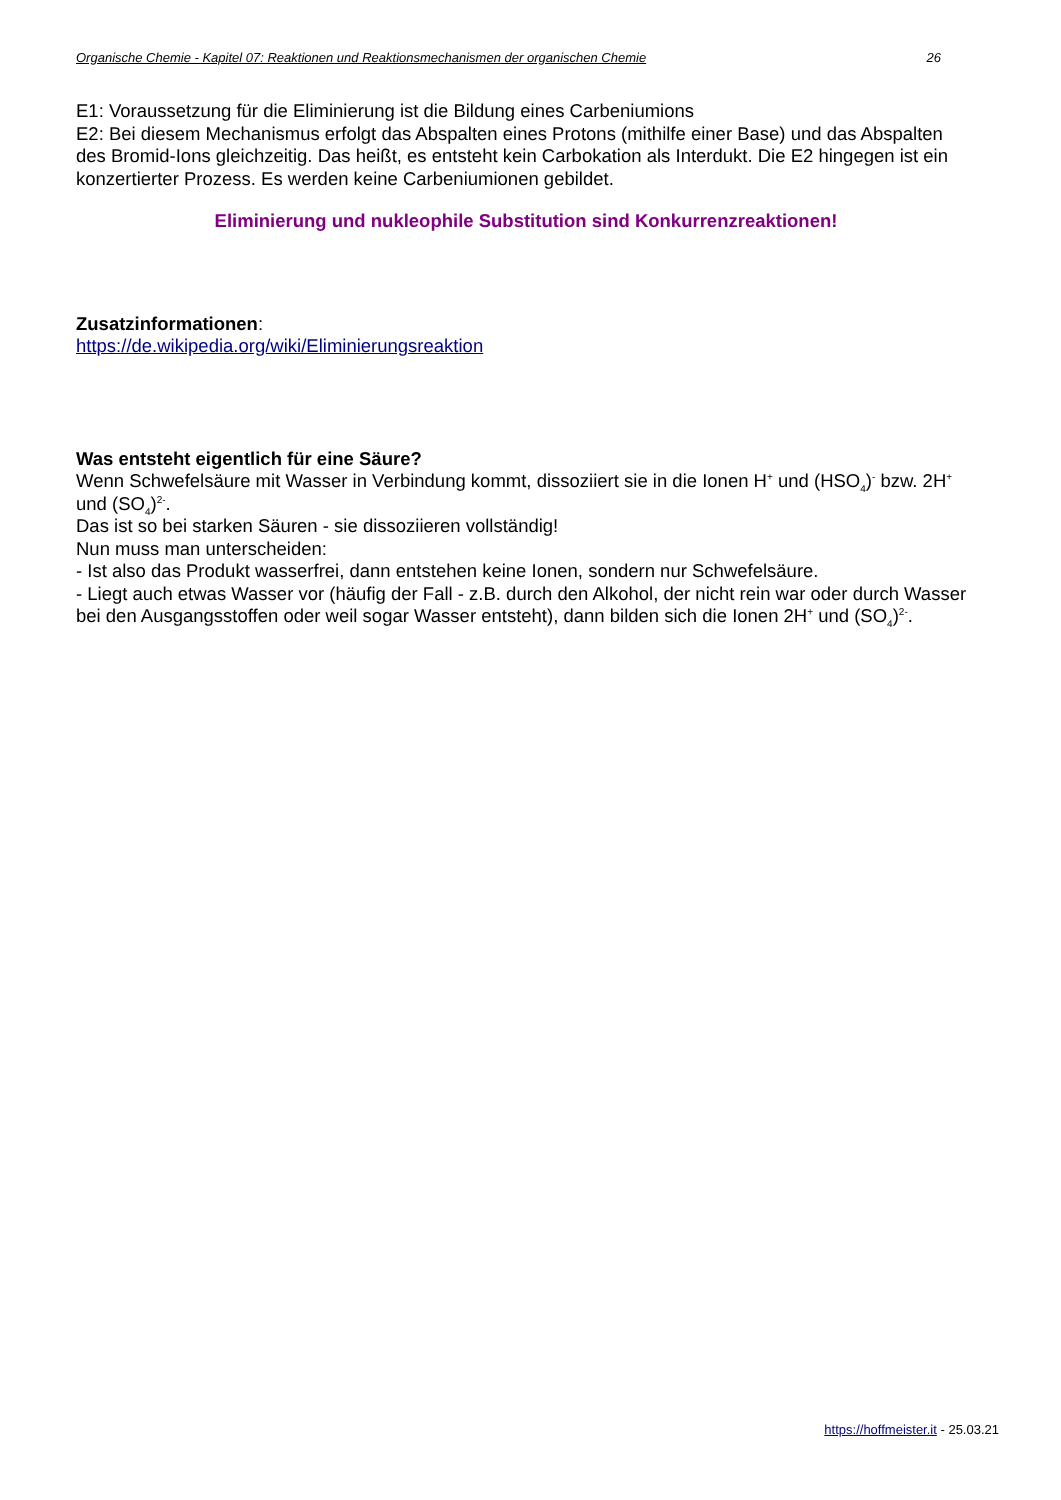Organische Chemie - Kapitel 07: Reaktionen und Reaktionsmechanismen der organischen Chemie 26
E1: Voraussetzung für die Eliminierung ist die Bildung eines Carbeniumions
E2: Bei diesem Mechanismus erfolgt das Abspalten eines Protons (mithilfe einer Base) und das Abspalten des Bromid-Ions gleichzeitig. Das heißt, es entsteht kein Carbokation als Interdukt. Die E2 hingegen ist ein konzertierter Prozess. Es werden keine Carbeniumionen gebildet.
Eliminierung und nukleophile Substitution sind Konkurrenzreaktionen!
Zusatzinformationen:
https://de.wikipedia.org/wiki/Eliminierungsreaktion
Was entsteht eigentlich für eine Säure?
Wenn Schwefelsäure mit Wasser in Verbindung kommt, dissoziiert sie in die Ionen H<sup>+</sup> und (HSO<sub>4</sub>)<sup>-</sup> bzw. 2H<sup>+</sup> und (SO<sub>4</sub>)<sup>2-</sup>.
Das ist so bei starken Säuren - sie dissoziieren vollständig!
Nun muss man unterscheiden:
- Ist also das Produkt wasserfrei, dann entstehen keine Ionen, sondern nur Schwefelsäure.
- Liegt auch etwas Wasser vor (häufig der Fall - z.B. durch den Alkohol, der nicht rein war oder durch Wasser bei den Ausgangsstoffen oder weil sogar Wasser entsteht), dann bilden sich die Ionen 2H<sup>+</sup> und (SO<sub>4</sub>)<sup>2-</sup>.
https://hoffmeister.it - 25.03.21